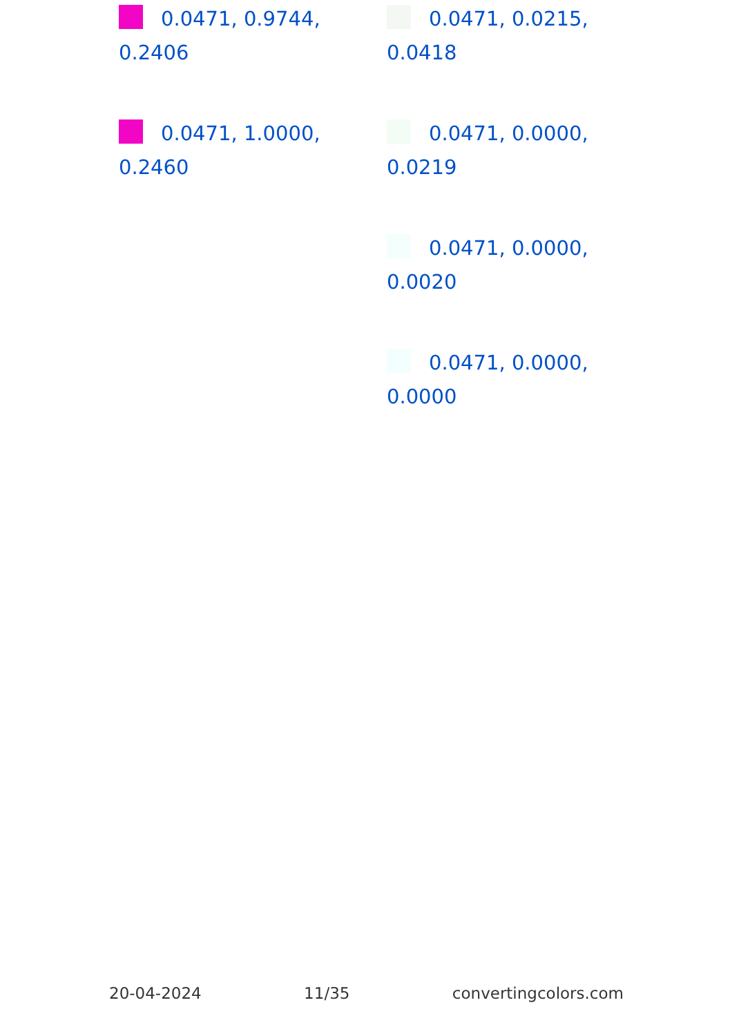0.0471, 0.9744, 0.2406
0.0471, 1.0000, 0.2460
0.0471, 0.0215, 0.0418
0.0471, 0.0000, 0.0219
0.0471, 0.0000, 0.0020
0.0471, 0.0000, 0.0000
20-04-2024 11/35 convertingcolors.com